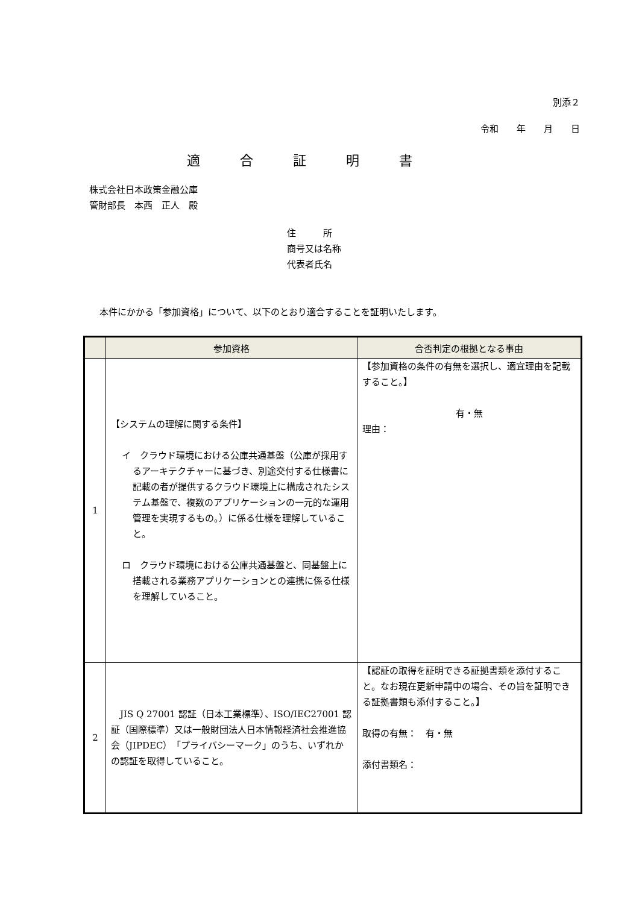別添２
令和　　年　　月　　日
適合証明書
株式会社日本政策金融公庫
管財部長　本西　正人　殿
住　　　所
商号又は名称
代表者氏名
本件にかかる「参加資格」について、以下のとおり適合することを証明いたします。
| | 参加資格 | 合否判定の根拠となる事由 |
| --- | --- | --- |
| 1 | 【システムの理解に関する条件】 イ クラウド環境における公庫共通基盤（公庫が採用するアーキテクチャーに基づき、別途交付する仕様書に記載の者が提供するクラウド環境上に構成されたシステム基盤で、複数のアプリケーションの一元的な運用管理を実現するもの。）に係る仕様を理解していること。 ロ クラウド環境における公庫共通基盤と、同基盤上に搭載される業務アプリケーションとの連携に係る仕様を理解していること。 | 【参加資格の条件の有無を選択し、適宜理由を記載すること。】 有・無 理由： |
| 2 | JIS Q 27001 認証（日本工業標準）、ISO/IEC27001 認証（国際標準）又は一般財団法人日本情報経済社会推進協会（JIPDEC）「プライバシーマーク」のうち、いずれかの認証を取得していること。 | 【認証の取得を証明できる証拠書類を添付すること。なお現在更新申請中の場合、その旨を証明できる証拠書類も添付すること。】 取得の有無： 有・無 添付書類名： |